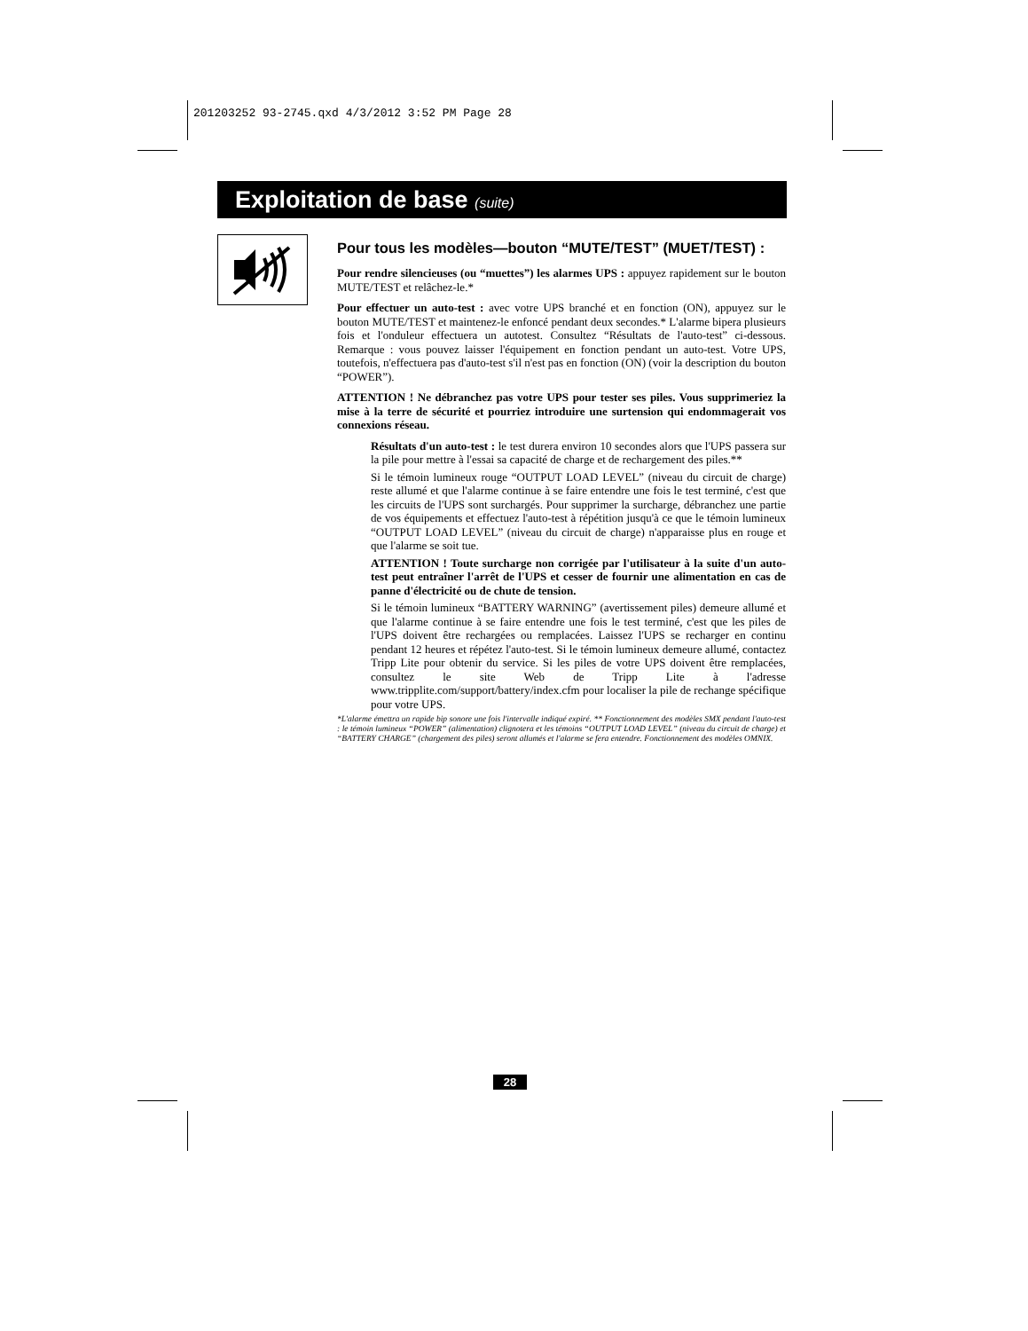201203252 93-2745.qxd 4/3/2012 3:52 PM Page 28
Exploitation de base (suite)
Pour tous les modèles—bouton “MUTE/TEST” (MUET/TEST) :
Pour rendre silencieuses (ou “muettes”) les alarmes UPS : appuyez rapidement sur le bouton MUTE/TEST et relâchez-le.*
Pour effectuer un auto-test : avec votre UPS branché et en fonction (ON), appuyez sur le bouton MUTE/TEST et maintenez-le enfoncé pendant deux secondes.* L'alarme bipera plusieurs fois et l'onduleur effectuera un autotest. Consultez “Résultats de l'auto-test” ci-dessous. Remarque : vous pouvez laisser l'équipement en fonction pendant un auto-test. Votre UPS, toutefois, n'effectuera pas d'auto-test s'il n'est pas en fonction (ON) (voir la description du bouton “POWER”).
ATTENTION ! Ne débranchez pas votre UPS pour tester ses piles. Vous supprimeriez la mise à la terre de sécurité et pourriez introduire une surtension qui endommagerait vos connexions réseau.
Résultats d'un auto-test : le test durera environ 10 secondes alors que l'UPS passera sur la pile pour mettre à l'essai sa capacité de charge et de rechargement des piles.**
Si le témoin lumineux rouge “OUTPUT LOAD LEVEL” (niveau du circuit de charge) reste allumé et que l'alarme continue à se faire entendre une fois le test terminé, c'est que les circuits de l'UPS sont surchargés. Pour supprimer la surcharge, débranchez une partie de vos équipements et effectuez l'auto-test à répétition jusqu'à ce que le témoin lumineux “OUTPUT LOAD LEVEL” (niveau du circuit de charge) n'apparaisse plus en rouge et que l'alarme se soit tue.
ATTENTION ! Toute surcharge non corrigée par l'utilisateur à la suite d'un auto-test peut entraîner l'arrêt de l'UPS et cesser de fournir une alimentation en cas de panne d'électricité ou de chute de tension.
Si le témoin lumineux “BATTERY WARNING” (avertissement piles) demeure allumé et que l'alarme continue à se faire entendre une fois le test terminé, c'est que les piles de l'UPS doivent être rechargées ou remplacées. Laissez l'UPS se recharger en continu pendant 12 heures et répétez l'auto-test. Si le témoin lumineux demeure allumé, contactez Tripp Lite pour obtenir du service. Si les piles de votre UPS doivent être remplacées, consultez le site Web de Tripp Lite à l'adresse www.tripplite.com/support/battery/index.cfm pour localiser la pile de rechange spécifique pour votre UPS.
*L'alarme émettra un rapide bip sonore une fois l'intervalle indiqué expiré. ** Fonctionnement des modèles SMX pendant l'auto-test : le témoin lumineux “POWER” (alimentation) clignotera et les témoins “OUTPUT LOAD LEVEL” (niveau du circuit de charge) et “BATTERY CHARGE” (chargement des piles) seront allumés et l'alarme se fera entendre. Fonctionnement des modèles OMNIX.
28